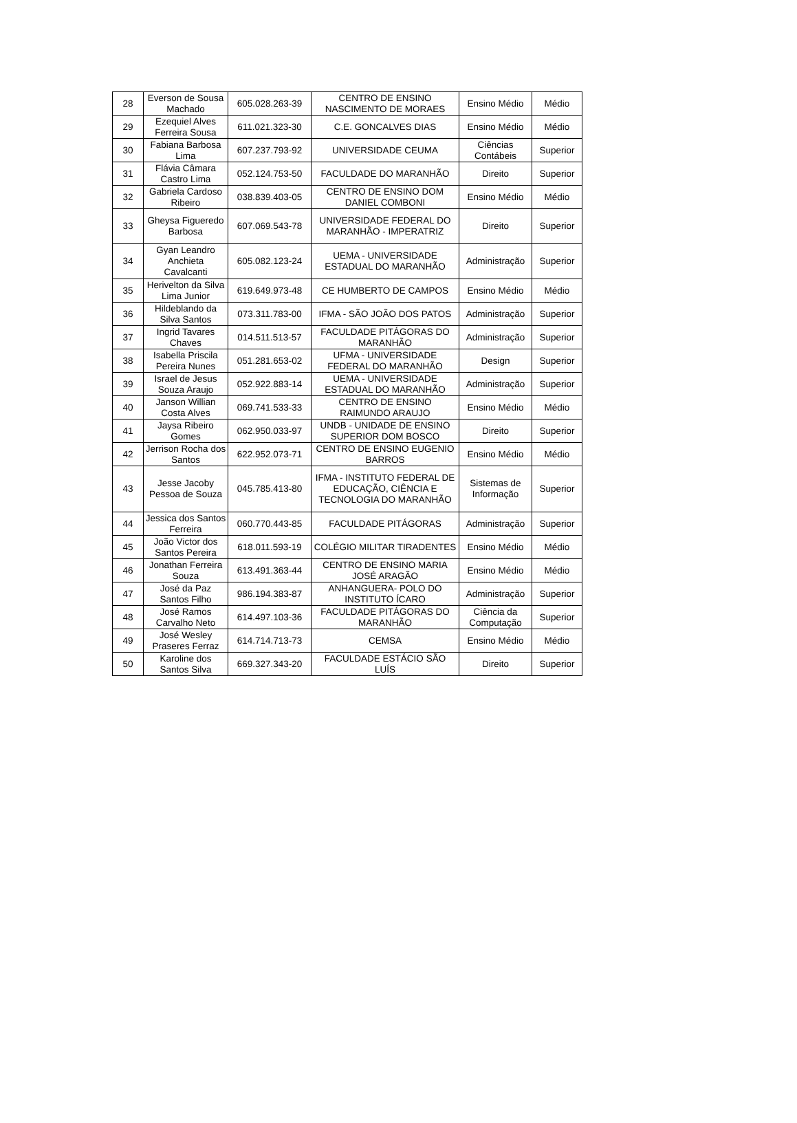| 28 | Everson de Sousa Machado | 605.028.263-39 | CENTRO DE ENSINO NASCIMENTO DE MORAES | Ensino Médio | Médio |
| 29 | Ezequiel Alves Ferreira Sousa | 611.021.323-30 | C.E. GONCALVES DIAS | Ensino Médio | Médio |
| 30 | Fabiana Barbosa Lima | 607.237.793-92 | UNIVERSIDADE CEUMA | Ciências Contábeis | Superior |
| 31 | Flávia Câmara Castro Lima | 052.124.753-50 | FACULDADE DO MARANHÃO | Direito | Superior |
| 32 | Gabriela Cardoso Ribeiro | 038.839.403-05 | CENTRO DE ENSINO DOM DANIEL COMBONI | Ensino Médio | Médio |
| 33 | Gheysa Figueredo Barbosa | 607.069.543-78 | UNIVERSIDADE FEDERAL DO MARANHÃO - IMPERATRIZ | Direito | Superior |
| 34 | Gyan Leandro Anchieta Cavalcanti | 605.082.123-24 | UEMA - UNIVERSIDADE ESTADUAL DO MARANHÃO | Administração | Superior |
| 35 | Herivelton da Silva Lima Junior | 619.649.973-48 | CE HUMBERTO DE CAMPOS | Ensino Médio | Médio |
| 36 | Hildeblando da Silva Santos | 073.311.783-00 | IFMA - SÃO JOÃO DOS PATOS | Administração | Superior |
| 37 | Ingrid Tavares Chaves | 014.511.513-57 | FACULDADE PITÁGORAS DO MARANHÃO | Administração | Superior |
| 38 | Isabella Priscila Pereira Nunes | 051.281.653-02 | UFMA - UNIVERSIDADE FEDERAL DO MARANHÃO | Design | Superior |
| 39 | Israel de Jesus Souza Araujo | 052.922.883-14 | UEMA - UNIVERSIDADE ESTADUAL DO MARANHÃO | Administração | Superior |
| 40 | Janson Willian Costa Alves | 069.741.533-33 | CENTRO DE ENSINO RAIMUNDO ARAUJO | Ensino Médio | Médio |
| 41 | Jaysa Ribeiro Gomes | 062.950.033-97 | UNDB - UNIDADE DE ENSINO SUPERIOR DOM BOSCO | Direito | Superior |
| 42 | Jerrison Rocha dos Santos | 622.952.073-71 | CENTRO DE ENSINO EUGENIO BARROS | Ensino Médio | Médio |
| 43 | Jesse Jacoby Pessoa de Souza | 045.785.413-80 | IFMA - INSTITUTO FEDERAL DE EDUCAÇÃO, CIÊNCIA E TECNOLOGIA DO MARANHÃO | Sistemas de Informação | Superior |
| 44 | Jessica dos Santos Ferreira | 060.770.443-85 | FACULDADE PITÁGORAS | Administração | Superior |
| 45 | João Victor dos Santos Pereira | 618.011.593-19 | COLÉGIO MILITAR TIRADENTES | Ensino Médio | Médio |
| 46 | Jonathan Ferreira Souza | 613.491.363-44 | CENTRO DE ENSINO MARIA JOSÉ ARAGÃO | Ensino Médio | Médio |
| 47 | José da Paz Santos Filho | 986.194.383-87 | ANHANGUERA- POLO DO INSTITUTO ÍCARO | Administração | Superior |
| 48 | José Ramos Carvalho Neto | 614.497.103-36 | FACULDADE PITÁGORAS DO MARANHÃO | Ciência da Computação | Superior |
| 49 | José Wesley Praseres Ferraz | 614.714.713-73 | CEMSA | Ensino Médio | Médio |
| 50 | Karoline dos Santos Silva | 669.327.343-20 | FACULDADE ESTÁCIO SÃO LUÍS | Direito | Superior |